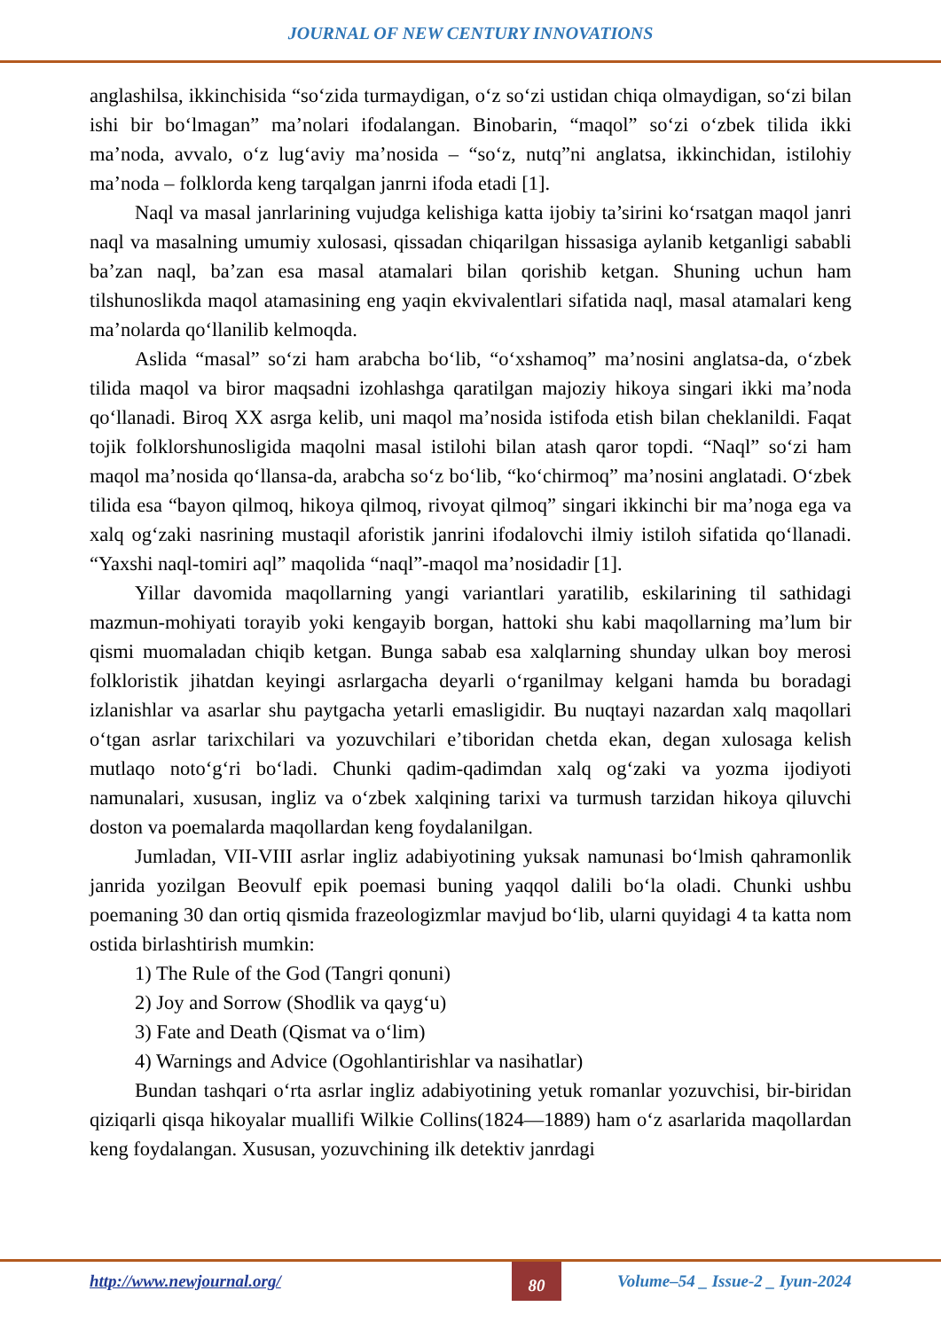JOURNAL OF NEW CENTURY INNOVATIONS
anglashilsa, ikkinchisida “so‘zida turmaydigan, o‘z so‘zi ustidan chiqa olmaydigan, so‘zi bilan ishi bir bo‘lmagan” ma’nolari ifodalangan. Binobarin, “maqol” so‘zi o‘zbek tilida ikki ma’noda, avvalo, o‘z lug‘aviy ma’nosida – “so‘z, nutq”ni anglatsa, ikkinchidan, istilohiy ma’noda – folklorda keng tarqalgan janrni ifoda etadi [1].
Naql va masal janrlarining vujudga kelishiga katta ijobiy ta’sirini ko‘rsatgan maqol janri naql va masalning umumiy xulosasi, qissadan chiqarilgan hissasiga aylanib ketganligi sababli ba’zan naql, ba’zan esa masal atamalari bilan qorishib ketgan. Shuning uchun ham tilshunoslikda maqol atamasining eng yaqin ekvivalentlari sifatida naql, masal atamalari keng ma’nolarda qo‘llanilib kelmoqda.
Aslida “masal” so‘zi ham arabcha bo‘lib, “o‘xshamoq” ma’nosini anglatsa-da, o‘zbek tilida maqol va biror maqsadni izohlashga qaratilgan majoziy hikoya singari ikki ma’noda qo‘llanadi. Biroq XX asrga kelib, uni maqol ma’nosida istifoda etish bilan cheklanildi. Faqat tojik folklorshunosligida maqolni masal istilohi bilan atash qaror topdi. “Naql” so‘zi ham maqol ma’nosida qo‘llansa-da, arabcha so‘z bo‘lib, “ko‘chirmoq” ma’nosini anglatadi. O‘zbek tilida esa “bayon qilmoq, hikoya qilmoq, rivoyat qilmoq” singari ikkinchi bir ma’noga ega va xalq og‘zaki nasrining mustaqil aforistik janrini ifodalovchi ilmiy istiloh sifatida qo‘llanadi. “Yaxshi naql-tomiri aql” maqolida “naql”-maqol ma’nosidadir [1].
Yillar davomida maqollarning yangi variantlari yaratilib, eskilarining til sathidagi mazmun-mohiyati torayib yoki kengayib borgan, hattoki shu kabi maqollarning ma’lum bir qismi muomaladan chiqib ketgan. Bunga sabab esa xalqlarning shunday ulkan boy merosi folkloristik jihatdan keyingi asrlargacha deyarli o‘rganilmay kelgani hamda bu boradagi izlanishlar va asarlar shu paytgacha yetarli emasligidir. Bu nuqtayi nazardan xalq maqollari o‘tgan asrlar tarixchilari va yozuvchilari e’tiboridan chetda ekan, degan xulosaga kelish mutlaqo noto‘g‘ri bo‘ladi. Chunki qadim-qadimdan xalq og‘zaki va yozma ijodiyoti namunalari, xususan, ingliz va o‘zbek xalqining tarixi va turmush tarzidan hikoya qiluvchi doston va poemalarda maqollardan keng foydalanilgan.
Jumladan, VII-VIII asrlar ingliz adabiyotining yuksak namunasi bo‘lmish qahramonlik janrida yozilgan Beovulf epik poemasi buning yaqqol dalili bo‘la oladi. Chunki ushbu poemaning 30 dan ortiq qismida frazeologizmlar mavjud bo‘lib, ularni quyidagi 4 ta katta nom ostida birlashtirish mumkin:
1) The Rule of the God (Tangri qonuni)
2) Joy and Sorrow (Shodlik va qayg‘u)
3) Fate and Death (Qismat va o‘lim)
4) Warnings and Advice (Ogohlantirishlar va nasihatlar)
Bundan tashqari o‘rta asrlar ingliz adabiyotining yetuk romanlar yozuvchisi, bir-biridan qiziqarli qisqa hikoyalar muallifi Wilkie Collins(1824—1889) ham o‘z asarlarida maqollardan keng foydalangan. Xususan, yozuvchining ilk detektiv janrdagi
http://www.newjournal.org/ 80 Volume–54 _ Issue-2 _ Iyun-2024